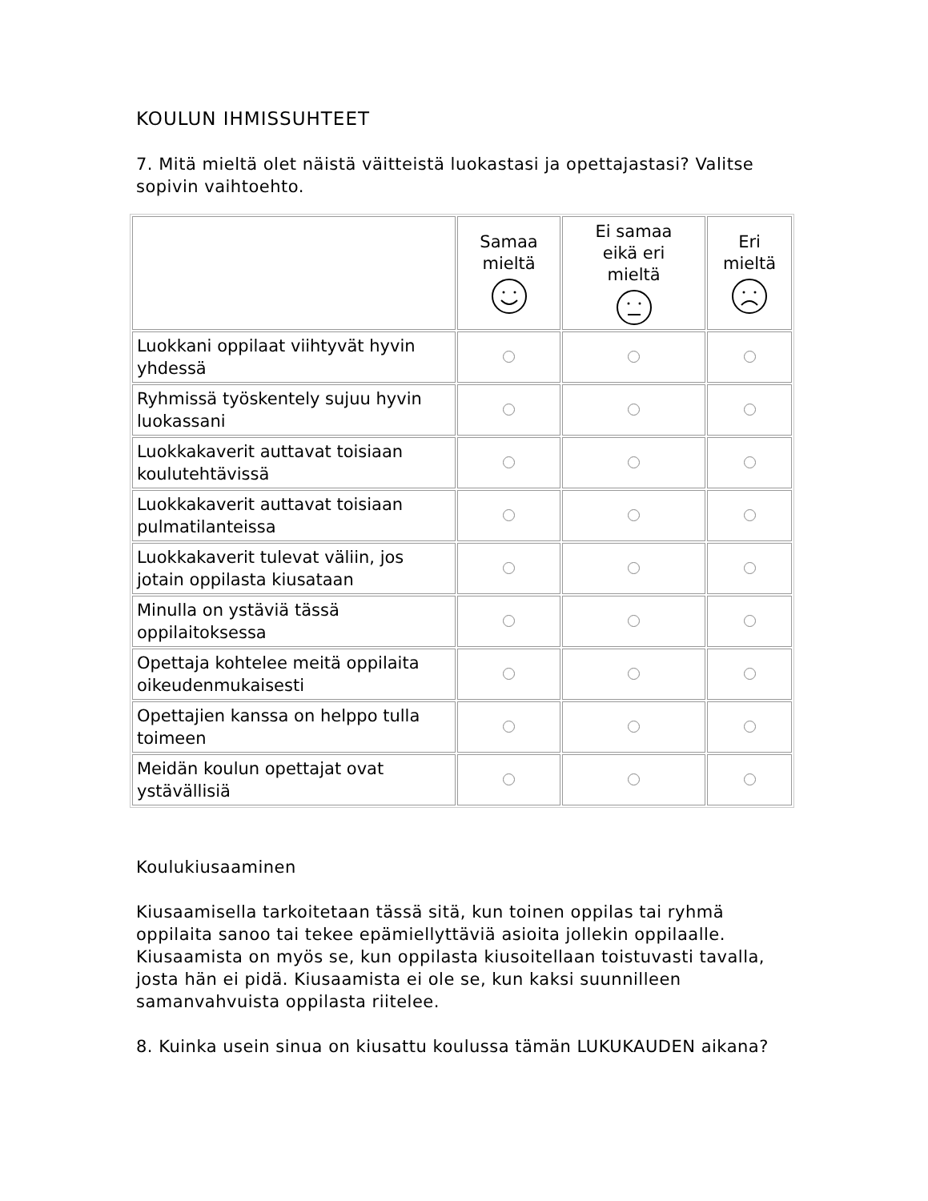KOULUN IHMISSUHTEET
7. Mitä mieltä olet näistä väitteistä luokastasi ja opettajastasi? Valitse sopivin vaihtoehto.
| | Samaa mieltä | Ei samaa eikä eri mieltä | Eri mieltä |
| --- | --- | --- | --- |
| Luokkani oppilaat viihtyvät hyvin yhdessä | | | |
| Ryhmissä työskentely sujuu hyvin luokassani | | | |
| Luokkakaverit auttavat toisiaan koulutehtävissä | | | |
| Luokkakaverit auttavat toisiaan pulmatilanteissa | | | |
| Luokkakaverit tulevat väliin, jos jotain oppilasta kiusataan | | | |
| Minulla on ystäviä tässä oppilaitoksessa | | | |
| Opettaja kohtelee meitä oppilaita oikeudenmukaisesti | | | |
| Opettajien kanssa on helppo tulla toimeen | | | |
| Meidän koulun opettajat ovat ystävällisiä | | | |
Koulukiusaaminen
Kiusaamisella tarkoitetaan tässä sitä, kun toinen oppilas tai ryhmä oppilaita sanoo tai tekee epämiellyttäviä asioita jollekin oppilaalle. Kiusaamista on myös se, kun oppilasta kiusoitellaan toistuvasti tavalla, josta hän ei pidä. Kiusaamista ei ole se, kun kaksi suunnilleen samanvahvuista oppilasta riitelee.
8. Kuinka usein sinua on kiusattu koulussa tämän LUKUKAUDEN aikana?